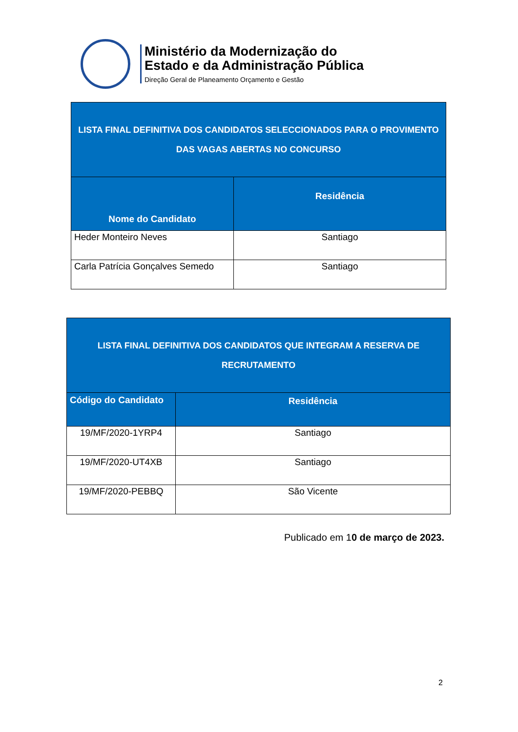Ministério da Modernização do
Estado e da Administração Pública
Direção Geral de Planeamento Orçamento e Gestão
| LISTA FINAL DEFINITIVA DOS CANDIDATOS SELECCIONADOS PARA O PROVIMENTO DAS VAGAS ABERTAS NO CONCURSO | |
| --- | --- |
| Nome do Candidato | Residência |
| Heder Monteiro Neves | Santiago |
| Carla Patrícia Gonçalves Semedo | Santiago |
| LISTA FINAL DEFINITIVA DOS CANDIDATOS QUE INTEGRAM A RESERVA DE RECRUTAMENTO | |
| --- | --- |
| Código do Candidato | Residência |
| 19/MF/2020-1YRP4 | Santiago |
| 19/MF/2020-UT4XB | Santiago |
| 19/MF/2020-PEBBQ | São Vicente |
Publicado em 10 de março de 2023.
2